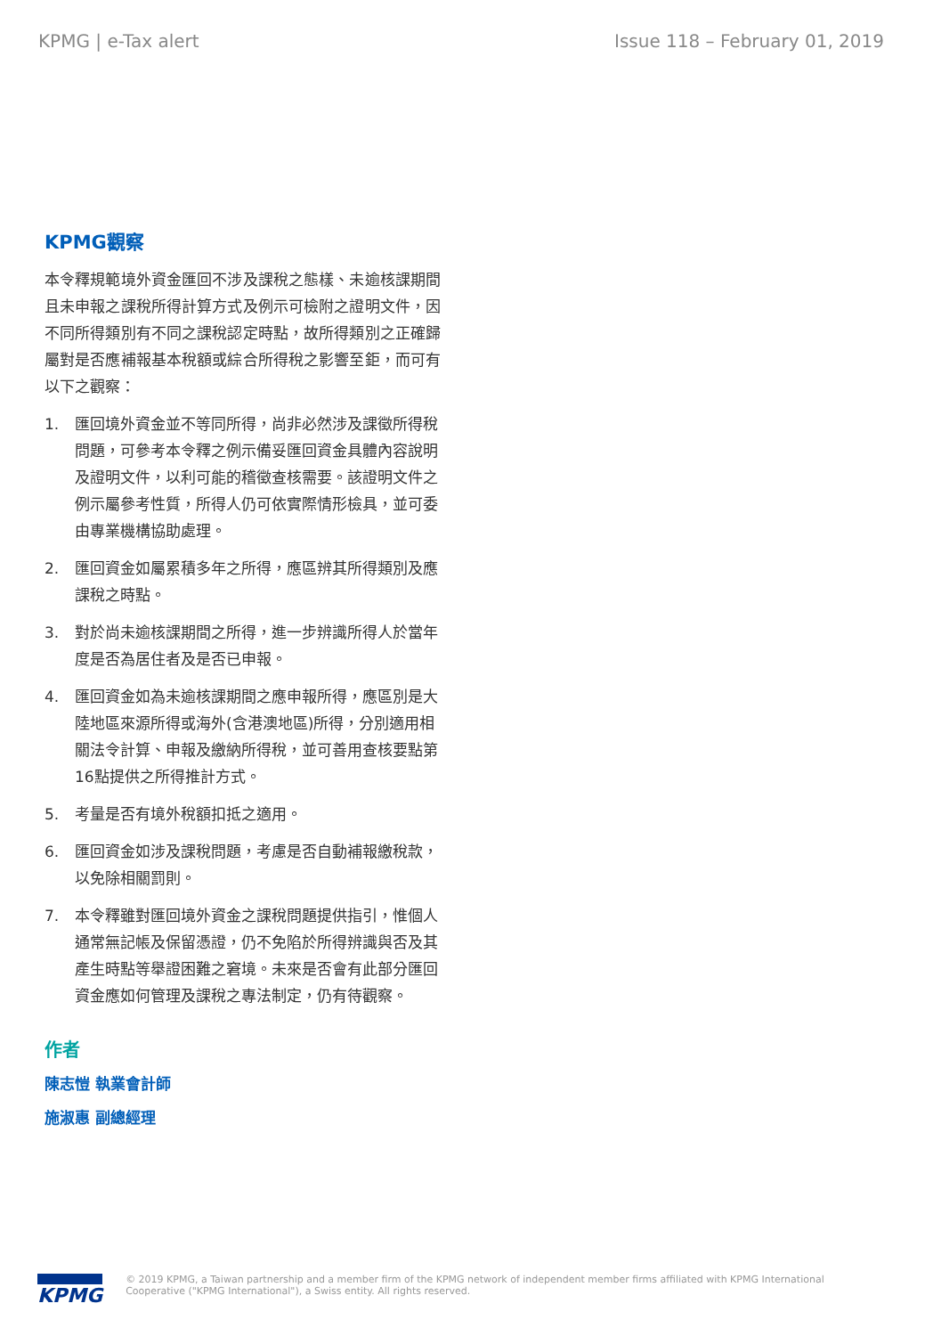KPMG | e-Tax alert Issue 118 – February 01, 2019
KPMG觀察
本令釋規範境外資金匯回不涉及課稅之態樣、未逾核課期間且未申報之課稅所得計算方式及例示可檢附之證明文件，因不同所得類別有不同之課稅認定時點，故所得類別之正確歸屬對是否應補報基本稅額或綜合所得稅之影響至鉅，而可有以下之觀察：
1. 匯回境外資金並不等同所得，尚非必然涉及課徵所得稅問題，可參考本令釋之例示備妥匯回資金具體內容說明及證明文件，以利可能的稽徵查核需要。該證明文件之例示屬參考性質，所得人仍可依實際情形檢具，並可委由專業機構協助處理。
2. 匯回資金如屬累積多年之所得，應區辨其所得類別及應課稅之時點。
3. 對於尚未逾核課期間之所得，進一步辨識所得人於當年度是否為居住者及是否已申報。
4. 匯回資金如為未逾核課期間之應申報所得，應區別是大陸地區來源所得或海外(含港澳地區)所得，分別適用相關法令計算、申報及繳納所得稅，並可善用查核要點第16點提供之所得推計方式。
5. 考量是否有境外稅額扣抵之適用。
6. 匯回資金如涉及課稅問題，考慮是否自動補報繳稅款，以免除相關罰則。
7. 本令釋雖對匯回境外資金之課稅問題提供指引，惟個人通常無記帳及保留憑證，仍不免陷於所得辨識與否及其產生時點等舉證困難之窘境。未來是否會有此部分匯回資金應如何管理及課稅之專法制定，仍有待觀察。
作者
陳志愷 執業會計師
施淑惠 副總經理
KPMG
© 2019 KPMG, a Taiwan partnership and a member firm of the KPMG network of independent member firms affiliated with KPMG International Cooperative ("KPMG International"), a Swiss entity. All rights reserved.